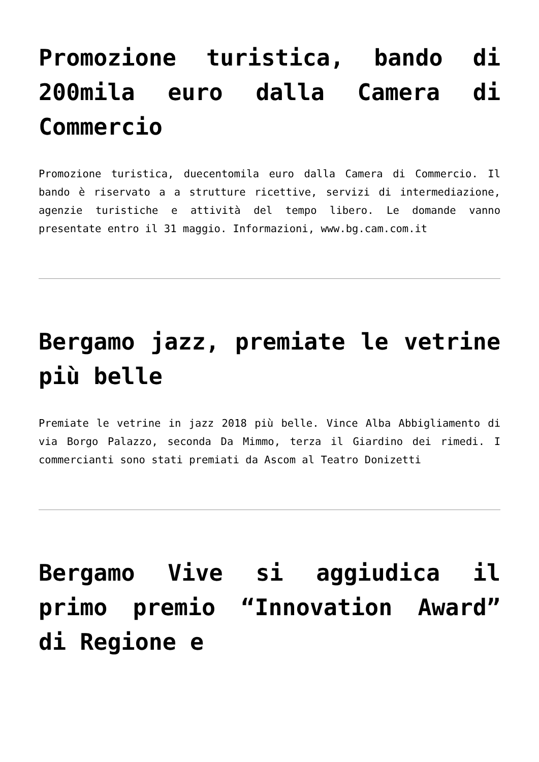Promozione turistica, bando di 200mila euro dalla Camera di Commercio
Promozione turistica, duecentomila euro dalla Camera di Commercio. Il bando è riservato a a strutture ricettive, servizi di intermediazione, agenzie turistiche e attività del tempo libero. Le domande vanno presentate entro il 31 maggio. Informazioni, www.bg.cam.com.it
Bergamo jazz, premiate le vetrine più belle
Premiate le vetrine in jazz 2018 più belle. Vince Alba Abbigliamento di via Borgo Palazzo, seconda Da Mimmo, terza il Giardino dei rimedi. I commercianti sono stati premiati da Ascom al Teatro Donizetti
Bergamo Vive si aggiudica il primo premio “Innovation Award” di Regione e